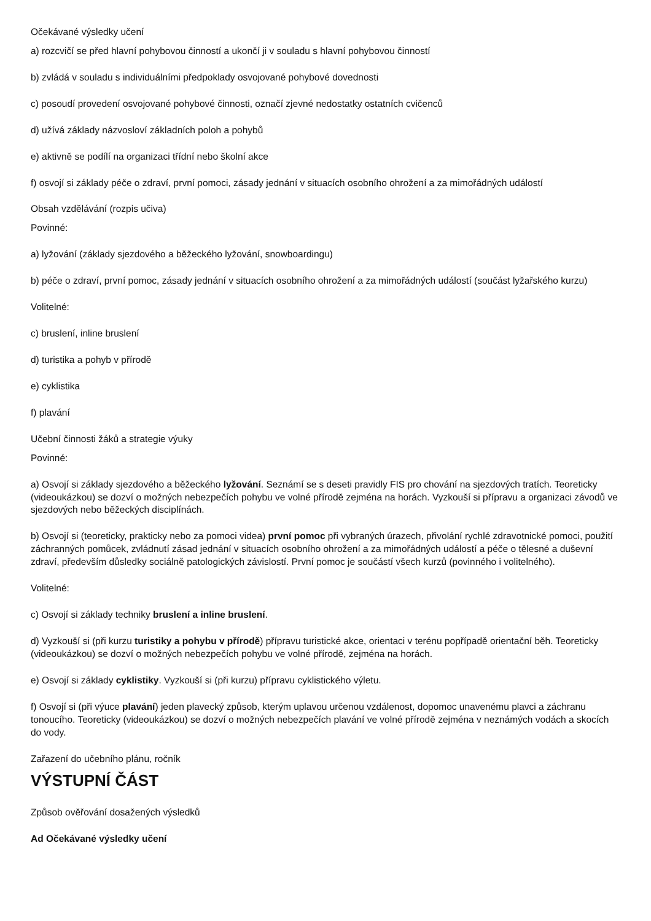Očekávané výsledky učení
a) rozcvičí se před hlavní pohybovou činností a ukončí ji v souladu s hlavní pohybovou činností
b) zvládá v souladu s individuálními předpoklady osvojované pohybové dovednosti
c) posoudí provedení osvojované pohybové činnosti, označí zjevné nedostatky ostatních cvičenců
d) užívá základy názvosloví základních poloh a pohybů
e) aktivně se podílí na organizaci třídní nebo školní akce
f) osvojí si základy péče o zdraví, první pomoci, zásady jednání v situacích osobního ohrožení a za mimořádných událostí
Obsah vzdělávání (rozpis učiva)
Povinné:
a) lyžování (základy sjezdového a běžeckého lyžování, snowboardingu)
b) péče o zdraví, první pomoc, zásady jednání v situacích osobního ohrožení a za mimořádných událostí (součást lyžařského kurzu)
Volitelné:
c) bruslení, inline bruslení
d) turistika a pohyb v přírodě
e) cyklistika
f) plavání
Učební činnosti žáků a strategie výuky
Povinné:
a) Osvojí si základy sjezdového a běžeckého lyžování. Seznámí se s deseti pravidly FIS pro chování na sjezdových tratích. Teoreticky (videoukázkou) se dozví o možných nebezpečích pohybu ve volné přírodě zejména na horách. Vyzkouší si přípravu a organizaci závodů ve sjezdových nebo běžeckých disciplínách.
b) Osvojí si (teoreticky, prakticky nebo za pomoci videa) první pomoc při vybraných úrazech, přivolání rychlé zdravotnické pomoci, použití záchranných pomůcek, zvládnutí zásad jednání v situacích osobního ohrožení a za mimořádných událostí a péče o tělesné a duševní zdraví, především důsledky sociálně patologických závislostí. První pomoc je součástí všech kurzů (povinného i volitelného).
Volitelné:
c) Osvojí si základy techniky bruslení a inline bruslení.
d) Vyzkouší si (při kurzu turistiky a pohybu v přírodě) přípravu turistické akce, orientaci v terénu popřípadě orientační běh. Teoreticky (videoukázkou) se dozví o možných nebezpečích pohybu ve volné přírodě, zejména na horách.
e) Osvojí si základy cyklistiky. Vyzkouší si (při kurzu) přípravu cyklistického výletu.
f) Osvojí si (při výuce plavání) jeden plavecký způsob, kterým uplavou určenou vzdálenost, dopomoc unavenému plavci a záchranu tonoucího. Teoreticky (videoukázkou) se dozví o možných nebezpečích plavání ve volné přírodě zejména v neznámých vodách a skocích do vody.
Zařazení do učebního plánu, ročník
VÝSTUPNÍ ČÁST
Způsob ověřování dosažených výsledků
Ad Očekávané výsledky učení